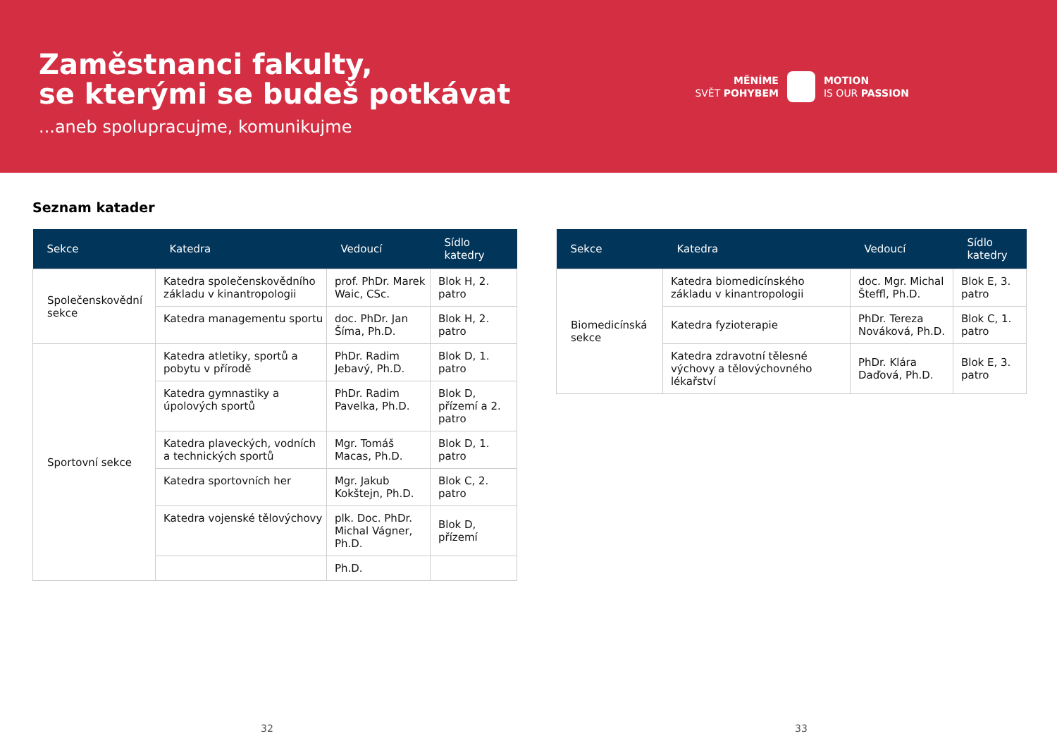Zaměstnanci fakulty,
se kterými se budeš potkávat
...aneb spolupracujme, komunikujme
MĚNÍME
SVĚT POHYBEM
MOTION
IS OUR PASSION
Seznam katader
| Sekce | Katedra | Vedoucí | Sídlo katedry |
| --- | --- | --- | --- |
| Společenskovědní sekce | Katedra společenskovědního základu v kinantropologii | prof. PhDr. Marek Waic, CSc. | Blok H, 2. patro |
| | Katedra managementu sportu | doc. PhDr. Jan Šíma, Ph.D. | Blok H, 2. patro |
| Sportovní sekce | Katedra atletiky, sportů a pobytu v přírodě | PhDr. Radim Jebavý, Ph.D. | Blok D, 1. patro |
| | Katedra gymnastiky a úpolových sportů | PhDr. Radim Pavelka, Ph.D. | Blok D, přízemí a 2. patro |
| | Katedra plaveckých, vodních a technických sportů | Mgr. Tomáš Macas, Ph.D. | Blok D, 1. patro |
| | Katedra sportovních her | Mgr. Jakub Kokštejn, Ph.D. | Blok C, 2. patro |
| | Katedra vojenské tělovýchovy | plk. Doc. PhDr. Michal Vágner, Ph.D. | Blok D, přízemí |
| | | Ph.D. | |
| Sekce | Katedra | Vedoucí | Sídlo katedry |
| --- | --- | --- | --- |
| Biomedicínská sekce | Katedra biomedicínského základu v kinantropologii | doc. Mgr. Michal Šteffl, Ph.D. | Blok E, 3. patro |
| | Katedra fyzioterapie | PhDr. Tereza Nováková, Ph.D. | Blok C, 1. patro |
| | Katedra zdravotní tělesné výchovy a tělovýchovného lékařství | PhDr. Klára Daďová, Ph.D. | Blok E, 3. patro |
32 33